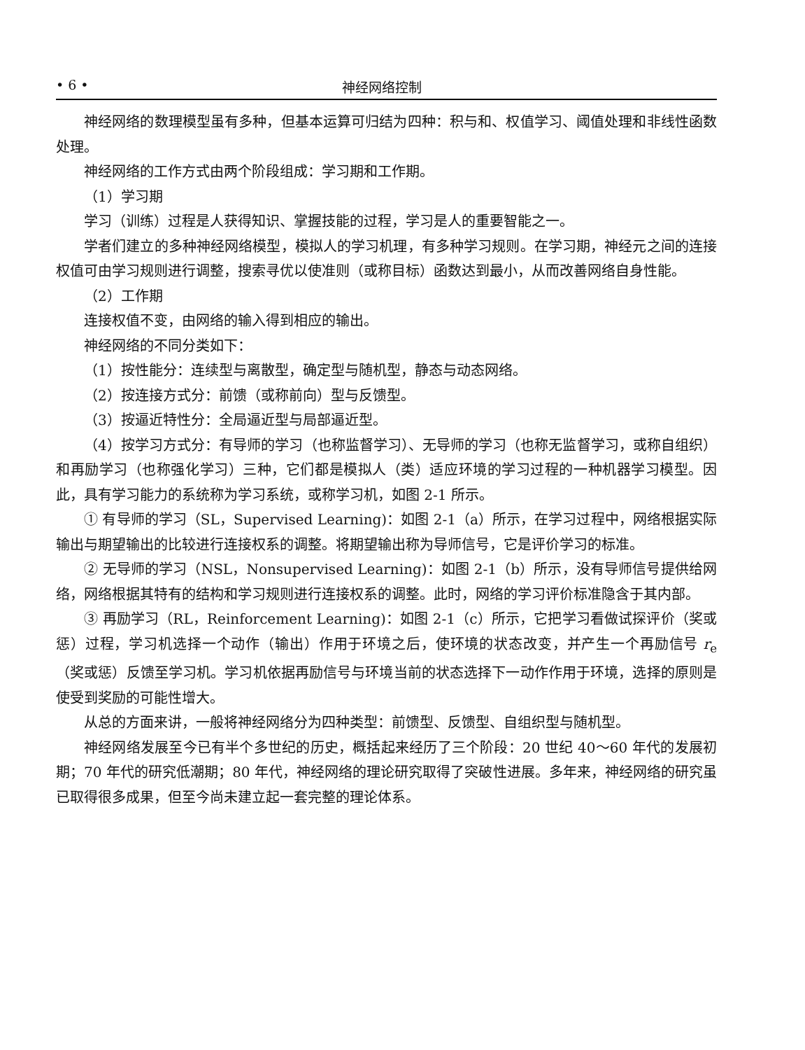• 6 • 神经网络控制
神经网络的数理模型虽有多种，但基本运算可归结为四种：积与和、权值学习、阈值处理和非线性函数处理。
神经网络的工作方式由两个阶段组成：学习期和工作期。
（1）学习期
学习（训练）过程是人获得知识、掌握技能的过程，学习是人的重要智能之一。
学者们建立的多种神经网络模型，模拟人的学习机理，有多种学习规则。在学习期，神经元之间的连接权值可由学习规则进行调整，搜索寻优以使准则（或称目标）函数达到最小，从而改善网络自身性能。
（2）工作期
连接权值不变，由网络的输入得到相应的输出。
神经网络的不同分类如下：
（1）按性能分：连续型与离散型，确定型与随机型，静态与动态网络。
（2）按连接方式分：前馈（或称前向）型与反馈型。
（3）按逼近特性分：全局逼近型与局部逼近型。
（4）按学习方式分：有导师的学习（也称监督学习）、无导师的学习（也称无监督学习，或称自组织）和再励学习（也称强化学习）三种，它们都是模拟人（类）适应环境的学习过程的一种机器学习模型。因此，具有学习能力的系统称为学习系统，或称学习机，如图 2-1 所示。
① 有导师的学习（SL，Supervised Learning)：如图 2-1（a）所示，在学习过程中，网络根据实际输出与期望输出的比较进行连接权系的调整。将期望输出称为导师信号，它是评价学习的标准。
② 无导师的学习（NSL，Nonsupervised Learning)：如图 2-1（b）所示，没有导师信号提供给网络，网络根据其特有的结构和学习规则进行连接权系的调整。此时，网络的学习评价标准隐含于其内部。
③ 再励学习（RL，Reinforcement Learning)：如图 2-1（c）所示，它把学习看做试探评价（奖或惩）过程，学习机选择一个动作（输出）作用于环境之后，使环境的状态改变，并产生一个再励信号 r<sub>e</sub>（奖或惩）反馈至学习机。学习机依据再励信号与环境当前的状态选择下一动作作用于环境，选择的原则是使受到奖励的可能性增大。
从总的方面来讲，一般将神经网络分为四种类型：前馈型、反馈型、自组织型与随机型。
神经网络发展至今已有半个多世纪的历史，概括起来经历了三个阶段：20 世纪 40～60 年代的发展初期；70 年代的研究低潮期；80 年代，神经网络的理论研究取得了突破性进展。多年来，神经网络的研究虽已取得很多成果，但至今尚未建立起一套完整的理论体系。